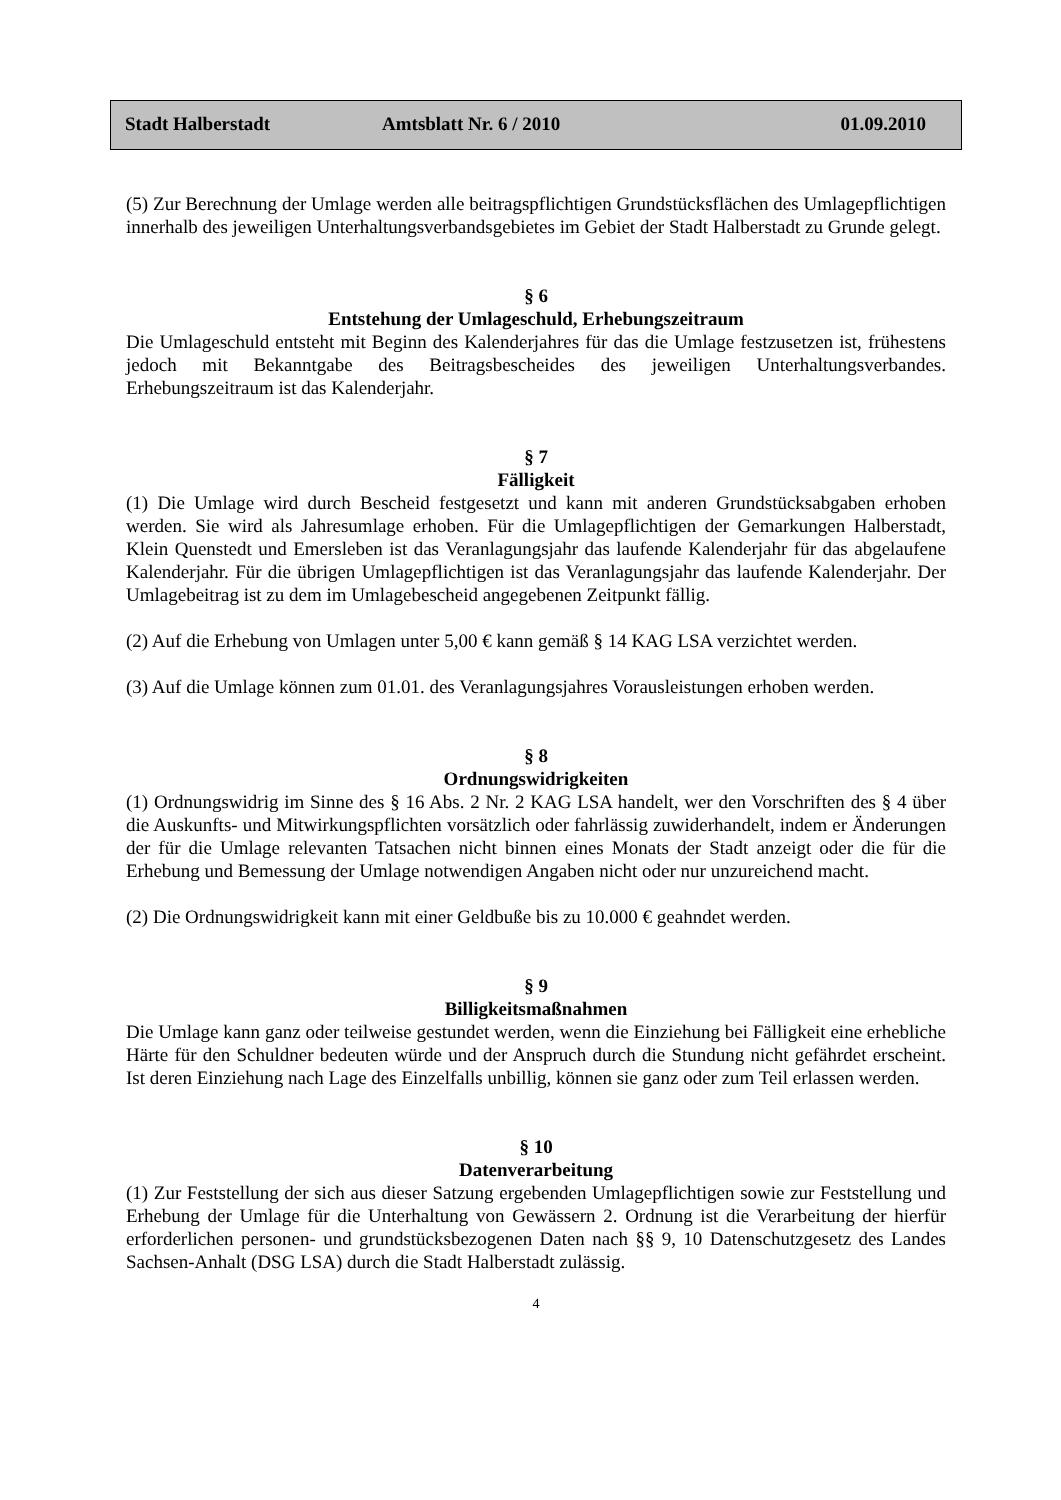Stadt Halberstadt Amtsblatt Nr. 6 / 2010 01.09.2010
(5) Zur Berechnung der Umlage werden alle beitragspflichtigen Grundstücksflächen des Umlagepflichtigen innerhalb des jeweiligen Unterhaltungsverbandsgebietes im Gebiet der Stadt Halberstadt zu Grunde gelegt.
§ 6
Entstehung der Umlageschuld, Erhebungszeitraum
Die Umlageschuld entsteht mit Beginn des Kalenderjahres für das die Umlage festzusetzen ist, frühestens jedoch mit Bekanntgabe des Beitragsbescheides des jeweiligen Unterhaltungsverbandes. Erhebungszeitraum ist das Kalenderjahr.
§ 7
Fälligkeit
(1) Die Umlage wird durch Bescheid festgesetzt und kann mit anderen Grundstücksabgaben erhoben werden. Sie wird als Jahresumlage erhoben. Für die Umlagepflichtigen der Gemarkungen Halberstadt, Klein Quenstedt und Emersleben ist das Veranlagungsjahr das laufende Kalenderjahr für das abgelaufene Kalenderjahr. Für die übrigen Umlagepflichtigen ist das Veranlagungsjahr das laufende Kalenderjahr. Der Umlagebeitrag ist zu dem im Umlagebescheid angegebenen Zeitpunkt fällig.
(2) Auf die Erhebung von Umlagen unter 5,00 € kann gemäß § 14 KAG LSA verzichtet werden.
(3) Auf die Umlage können zum 01.01. des Veranlagungsjahres Vorausleistungen erhoben werden.
§ 8
Ordnungswidrigkeiten
(1) Ordnungswidrig im Sinne des § 16 Abs. 2 Nr. 2 KAG LSA handelt, wer den Vorschriften des § 4 über die Auskunfts- und Mitwirkungspflichten vorsätzlich oder fahrlässig zuwiderhandelt, indem er Änderungen der für die Umlage relevanten Tatsachen nicht binnen eines Monats der Stadt anzeigt oder die für die Erhebung und Bemessung der Umlage notwendigen Angaben nicht oder nur unzureichend macht.
(2) Die Ordnungswidrigkeit kann mit einer Geldbuße bis zu 10.000 € geahndet werden.
§ 9
Billigkeitsmaßnahmen
Die Umlage kann ganz oder teilweise gestundet werden, wenn die Einziehung bei Fälligkeit eine erhebliche Härte für den Schuldner bedeuten würde und der Anspruch durch die Stundung nicht gefährdet erscheint. Ist deren Einziehung nach Lage des Einzelfalls unbillig, können sie ganz oder zum Teil erlassen werden.
§ 10
Datenverarbeitung
(1) Zur Feststellung der sich aus dieser Satzung ergebenden Umlagepflichtigen sowie zur Feststellung und Erhebung der Umlage für die Unterhaltung von Gewässern 2. Ordnung ist die Verarbeitung der hierfür erforderlichen personen- und grundstücksbezogenen Daten nach §§ 9, 10 Datenschutzgesetz des Landes Sachsen-Anhalt (DSG LSA) durch die Stadt Halberstadt zulässig.
4